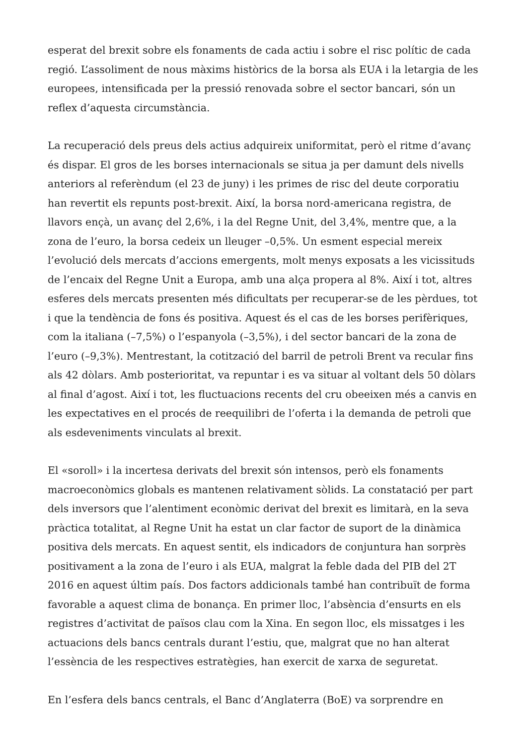esperat del brexit sobre els fonaments de cada actiu i sobre el risc polític de cada regió. L’assoliment de nous màxims històrics de la borsa als EUA i la letargia de les europees, intensificada per la pressió renovada sobre el sector bancari, són un reflex d’aquesta circumstància.
La recuperació dels preus dels actius adquireix uniformitat, però el ritme d’avanç és dispar. El gros de les borses internacionals se situa ja per damunt dels nivells anteriors al referèndum (el 23 de juny) i les primes de risc del deute corporatiu han revertit els repunts post-brexit. Així, la borsa nord-americana registra, de llavors ençà, un avanç del 2,6%, i la del Regne Unit, del 3,4%, mentre que, a la zona de l’euro, la borsa cedeix un lleuger –0,5%. Un esment especial mereix l’evolució dels mercats d’accions emergents, molt menys exposats a les vicissituds de l’encaix del Regne Unit a Europa, amb una alça propera al 8%. Així i tot, altres esferes dels mercats presenten més dificultats per recuperar-se de les pèrdues, tot i que la tendència de fons és positiva. Aquest és el cas de les borses perifèriques, com la italiana (–7,5%) o l’espanyola (–3,5%), i del sector bancari de la zona de l’euro (–9,3%). Mentrestant, la cotització del barril de petroli Brent va recular fins als 42 dòlars. Amb posterioritat, va repuntar i es va situar al voltant dels 50 dòlars al final d’agost. Així i tot, les fluctuacions recents del cru obeeixen més a canvis en les expectatives en el procés de reequilibri de l’oferta i la demanda de petroli que als esdeveniments vinculats al brexit.
El «soroll» i la incertesa derivats del brexit són intensos, però els fonaments macroeconòmics globals es mantenen relativament sòlids. La constatació per part dels inversors que l’alentiment econòmic derivat del brexit es limitarà, en la seva pràctica totalitat, al Regne Unit ha estat un clar factor de suport de la dinàmica positiva dels mercats. En aquest sentit, els indicadors de conjuntura han sorprès positivament a la zona de l’euro i als EUA, malgrat la feble dada del PIB del 2T 2016 en aquest últim país. Dos factors addicionals també han contribuït de forma favorable a aquest clima de bonança. En primer lloc, l’absència d’ensurts en els registres d’activitat de països clau com la Xina. En segon lloc, els missatges i les actuacions dels bancs centrals durant l’estiu, que, malgrat que no han alterat l’essència de les respectives estratègies, han exercit de xarxa de seguretat.
En l’esfera dels bancs centrals, el Banc d’Anglaterra (BoE) va sorprendre en